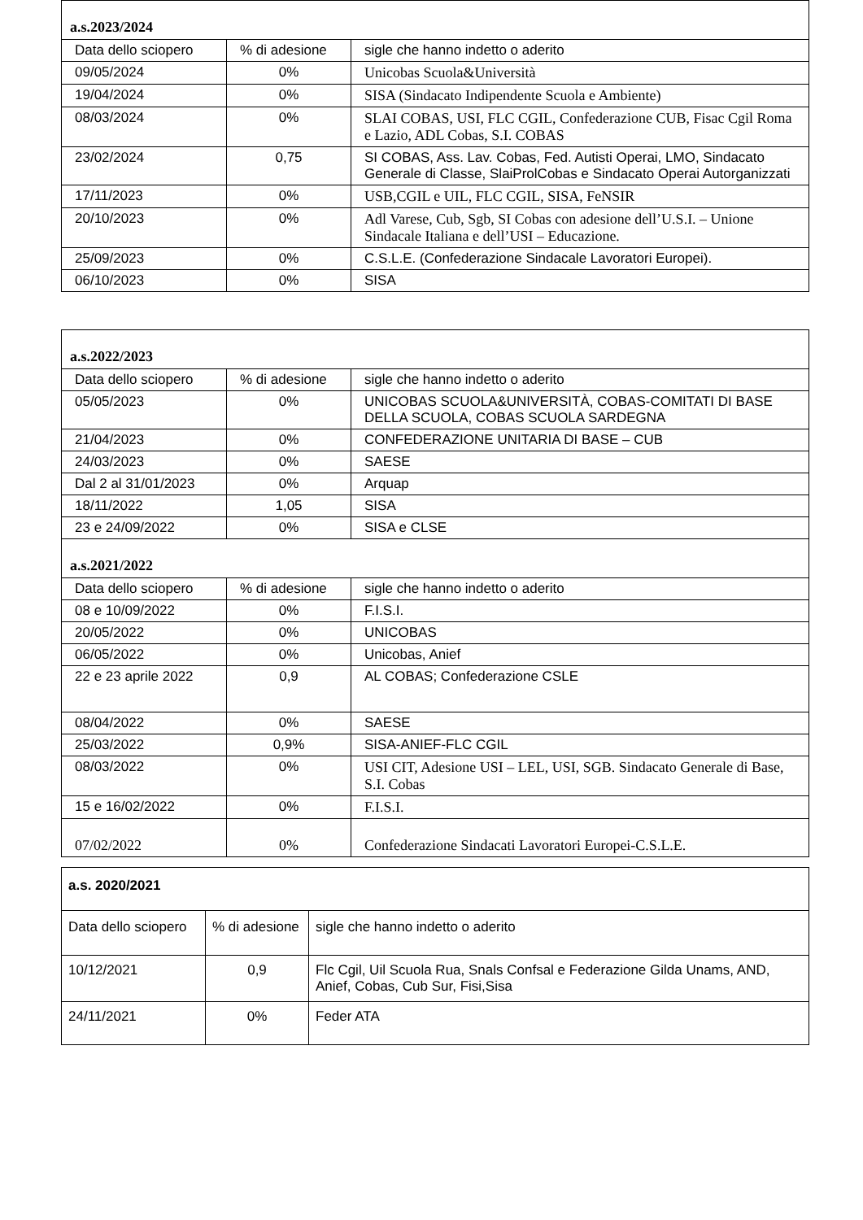| a.s.2023/2024 | | |
| Data dello sciopero | % di adesione | sigle che hanno indetto o aderito |
| 09/05/2024 | 0% | Unicobas Scuola&Università |
| 19/04/2024 | 0% | SISA (Sindacato Indipendente Scuola e Ambiente) |
| 08/03/2024 | 0% | SLAI COBAS, USI, FLC CGIL, Confederazione CUB, Fisac Cgil Roma e Lazio, ADL Cobas, S.I. COBAS |
| 23/02/2024 | 0,75 | SI COBAS, Ass. Lav. Cobas, Fed. Autisti Operai, LMO, Sindacato Generale di Classe, SlaiProlCobas e Sindacato Operai Autorganizzati |
| 17/11/2023 | 0% | USB,CGIL e UIL, FLC CGIL, SISA, FeNSIR |
| 20/10/2023 | 0% | Adl Varese, Cub, Sgb, SI Cobas con adesione dell’U.S.I. – Unione Sindacale Italiana e dell’USI – Educazione. |
| 25/09/2023 | 0% | C.S.L.E. (Confederazione Sindacale Lavoratori Europei). |
| 06/10/2023 | 0% | SISA |
| a.s.2022/2023 | | |
| Data dello sciopero | % di adesione | sigle che hanno indetto o aderito |
| 05/05/2023 | 0% | UNICOBAS SCUOLA&UNIVERSITÀ, COBAS-COMITATI DI BASE DELLA SCUOLA, COBAS SCUOLA SARDEGNA |
| 21/04/2023 | 0% | CONFEDERAZIONE UNITARIA DI BASE – CUB |
| 24/03/2023 | 0% | SAESE |
| Dal 2 al 31/01/2023 | 0% | Arquap |
| 18/11/2022 | 1,05 | SISA |
| 23 e 24/09/2022 | 0% | SISA e CLSE |
| a.s.2021/2022 | | |
| Data dello sciopero | % di adesione | sigle che hanno indetto o aderito |
| 08 e 10/09/2022 | 0% | F.I.S.I. |
| 20/05/2022 | 0% | UNICOBAS |
| 06/05/2022 | 0% | Unicobas, Anief |
| 22 e 23 aprile 2022 | 0,9 | AL COBAS; Confederazione CSLE |
| 08/04/2022 | 0% | SAESE |
| 25/03/2022 | 0,9% | SISA-ANIEF-FLC CGIL |
| 08/03/2022 | 0% | USI CIT, Adesione USI – LEL, USI, SGB. Sindacato Generale di Base, S.I. Cobas |
| 15 e 16/02/2022 | 0% | F.I.S.I. |
| 07/02/2022 | 0% | Confederazione Sindacati Lavoratori Europei-C.S.L.E. |
| a.s. 2020/2021 | | |
| Data dello sciopero | % di adesione | sigle che hanno indetto o aderito |
| 10/12/2021 | 0,9 | Flc Cgil, Uil Scuola Rua, Snals Confsal e Federazione Gilda Unams, AND, Anief, Cobas, Cub Sur, Fisi,Sisa |
| 24/11/2021 | 0% | Feder ATA |